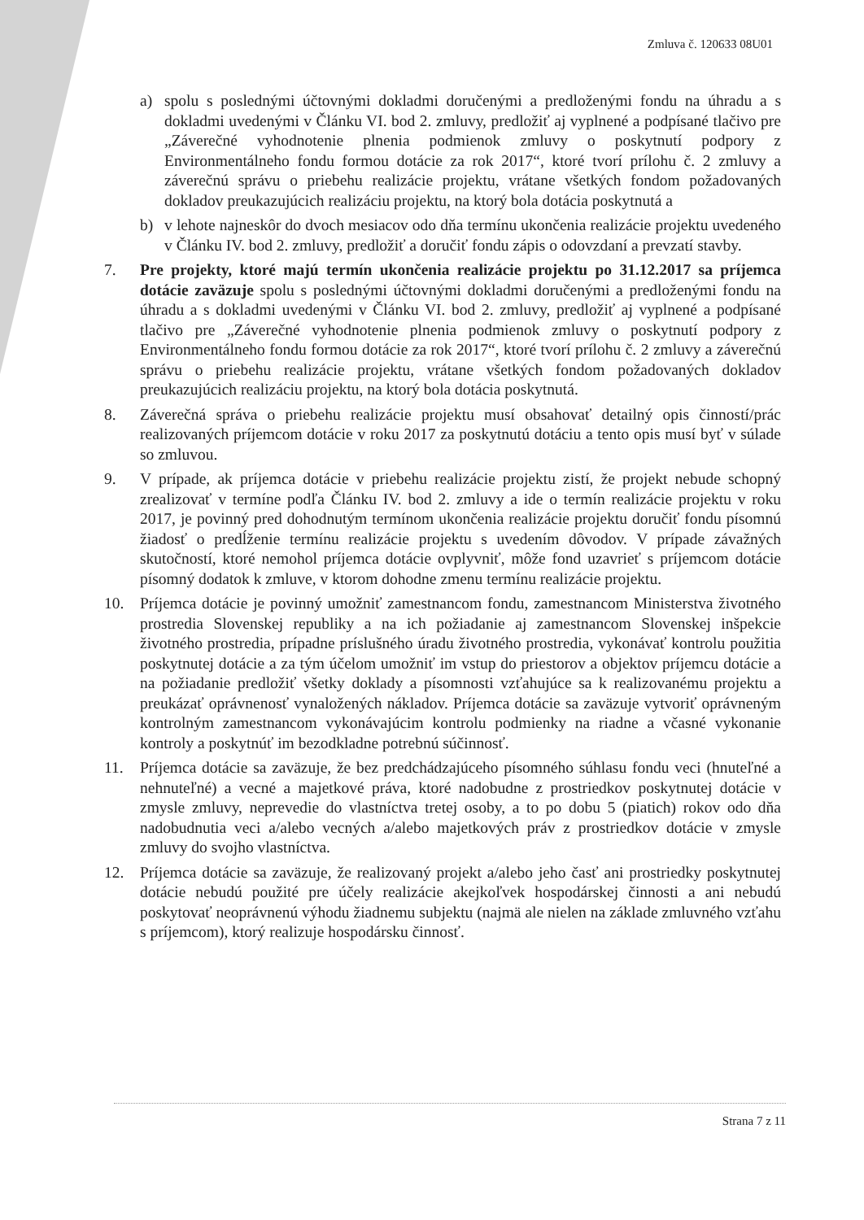Zmluva č. 120633 08U01
a) spolu s poslednými účtovnými dokladmi doručenými a predloženými fondu na úhradu a s dokladmi uvedenými v Článku VI. bod 2. zmluvy, predložiť aj vyplnené a podpísané tlačivo pre „Záverečné vyhodnotenie plnenia podmienok zmluvy o poskytnutí podpory z Environmentálneho fondu formou dotácie za rok 2017“, ktoré tvorí prílohu č. 2 zmluvy a záverečnú správu o priebehu realizácie projektu, vrátane všetkých fondom požadovaných dokladov preukazujúcich realizáciu projektu, na ktorý bola dotácia poskytnutá a
b) v lehote najneskôr do dvoch mesiacov odo dňa termínu ukončenia realizácie projektu uvedeného v Článku IV. bod 2. zmluvy, predložiť a doručiť fondu zápis o odovzdaní a prevzatí stavby.
7. Pre projekty, ktoré majú termín ukončenia realizácie projektu po 31.12.2017 sa príjemca dotácie zaväzuje spolu s poslednými účtovnými dokladmi doručenými a predloženými fondu na úhradu a s dokladmi uvedenými v Článku VI. bod 2. zmluvy, predložiť aj vyplnené a podpísané tlačivo pre „Záverečné vyhodnotenie plnenia podmienok zmluvy o poskytnutí podpory z Environmentálneho fondu formou dotácie za rok 2017“, ktoré tvorí prílohu č. 2 zmluvy a záverečnú správu o priebehu realizácie projektu, vrátane všetkých fondom požadovaných dokladov preukazujúcich realizáciu projektu, na ktorý bola dotácia poskytnutá.
8. Záverečná správa o priebehu realizácie projektu musí obsahovať detailný opis činností/prác realizovaných príjemcom dotácie v roku 2017 za poskytnutú dotáciu a tento opis musí byť v súlade so zmluvou.
9. V prípade, ak príjemca dotácie v priebehu realizácie projektu zistí, že projekt nebude schopný zrealizovať v termíne podľa Článku IV. bod 2. zmluvy a ide o termín realizácie projektu v roku 2017, je povinný pred dohodnutým termínom ukončenia realizácie projektu doručiť fondu písomnú žiadosť o predĺženie termínu realizácie projektu s uvedením dôvodov. V prípade závažných skutočností, ktoré nemohol príjemca dotácie ovplyvniť, môže fond uzavrieť s príjemcom dotácie písomný dodatok k zmluve, v ktorom dohodne zmenu termínu realizácie projektu.
10. Príjemca dotácie je povinný umožniť zamestnancom fondu, zamestnancom Ministerstva životného prostredia Slovenskej republiky a na ich požiadanie aj zamestnancom Slovenskej inšpekcie životného prostredia, prípadne príslušného úradu životného prostredia, vykonávať kontrolu použitia poskytnutej dotácie a za tým účelom umožniť im vstup do priestorov a objektov príjemcu dotácie a na požiadanie predložiť všetky doklady a písomnosti vzťahujúce sa k realizovanému projektu a preukázať oprávnenosť vynaložených nákladov. Príjemca dotácie sa zaväzuje vytvoriť oprávneným kontrolným zamestnancom vykonávajúcim kontrolu podmienky na riadne a včasné vykonanie kontroly a poskytnúť im bezodkladne potrebnú súčinnosť.
11. Príjemca dotácie sa zaväzuje, že bez predchádzajúceho písomného súhlasu fondu veci (hnuteľné a nehnuteľné) a vecné a majetkové práva, ktoré nadobudne z prostriedkov poskytnutej dotácie v zmysle zmluvy, neprevedie do vlastníctva tretej osoby, a to po dobu 5 (piatich) rokov odo dňa nadobudnutia veci a/alebo vecných a/alebo majetkových práv z prostriedkov dotácie v zmysle zmluvy do svojho vlastníctva.
12. Príjemca dotácie sa zaväzuje, že realizovaný projekt a/alebo jeho časť ani prostriedky poskytnutej dotácie nebudú použité pre účely realizácie akejkoľvek hospodárskej činnosti a ani nebudú poskytovať neoprávnenú výhodu žiadnemu subjektu (najmä ale nielen na základe zmluvného vzťahu s príjemcom), ktorý realizuje hospodársku činnosť.
Strana 7 z 11